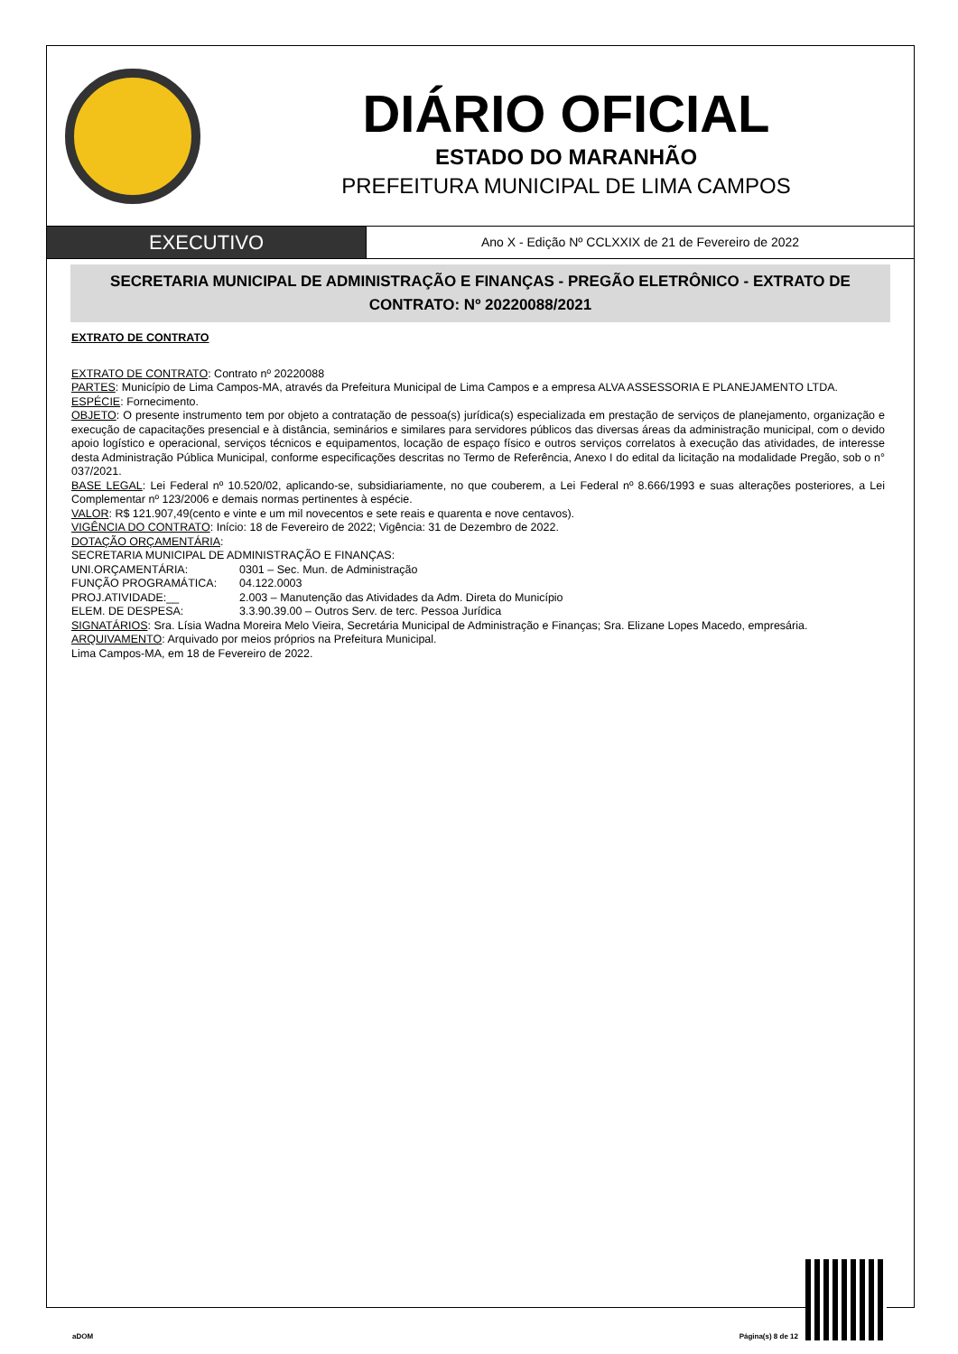DIÁRIO OFICIAL
ESTADO DO MARANHÃO
PREFEITURA MUNICIPAL DE LIMA CAMPOS
EXECUTIVO
Ano X - Edição Nº CCLXXIX de 21 de Fevereiro de 2022
SECRETARIA MUNICIPAL DE ADMINISTRAÇÃO E FINANÇAS - PREGÃO ELETRÔNICO - EXTRATO DE CONTRATO: Nº 20220088/2021
EXTRATO DE CONTRATO
EXTRATO DE CONTRATO: Contrato nº 20220088
PARTES: Município de Lima Campos-MA, através da Prefeitura Municipal de Lima Campos e a empresa ALVA ASSESSORIA E PLANEJAMENTO LTDA.
ESPÉCIE: Fornecimento.
OBJETO: O presente instrumento tem por objeto a contratação de pessoa(s) jurídica(s) especializada em prestação de serviços de planejamento, organização e execução de capacitações presencial e à distância, seminários e similares para servidores públicos das diversas áreas da administração municipal, com o devido apoio logístico e operacional, serviços técnicos e equipamentos, locação de espaço físico e outros serviços correlatos à execução das atividades, de interesse desta Administração Pública Municipal, conforme especificações descritas no Termo de Referência, Anexo I do edital da licitação na modalidade Pregão, sob o n° 037/2021.
BASE LEGAL: Lei Federal nº 10.520/02, aplicando-se, subsidiariamente, no que couberem, a Lei Federal nº 8.666/1993 e suas alterações posteriores, a Lei Complementar nº 123/2006 e demais normas pertinentes à espécie.
VALOR: R$ 121.907,49(cento e vinte e um mil novecentos e sete reais e quarenta e nove centavos).
VIGÊNCIA DO CONTRATO: Início: 18 de Fevereiro de 2022; Vigência: 31 de Dezembro de 2022.
DOTAÇÃO ORÇAMENTÁRIA:
SECRETARIA MUNICIPAL DE ADMINISTRAÇÃO E FINANÇAS:
UNI.ORÇAMENTÁRIA: 0301 – Sec. Mun. de Administração FUNÇÃO PROGRAMÁTICA: 04.122.0003 PROJ.ATIVIDADE:__ 2.003 – Manutenção das Atividades da Adm. Direta do Município ELEM. DE DESPESA: 3.3.90.39.00 – Outros Serv. de terc. Pessoa Jurídica
SIGNATÁRIOS: Sra. Lísia Wadna Moreira Melo Vieira, Secretária Municipal de Administração e Finanças; Sra. Elizane Lopes Macedo, empresária.
ARQUIVAMENTO: Arquivado por meios próprios na Prefeitura Municipal.
Lima Campos-MA, em 18 de Fevereiro de 2022.
aDOM Página(s) 8 de 12